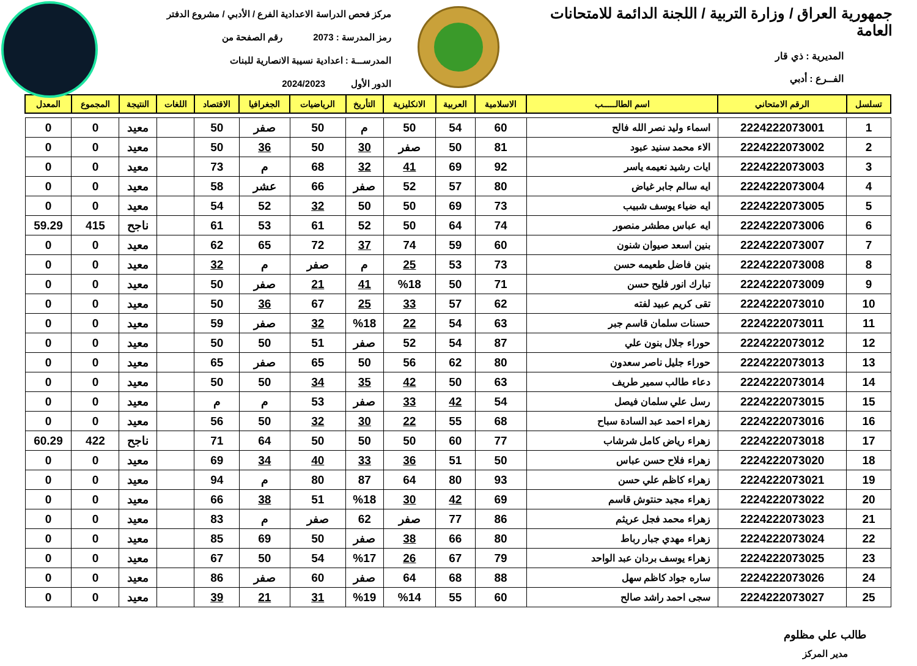جمهورية العراق / وزارة التربية / اللجنة الدائمة للامتحانات العامة
المديرية : ذي قار
الفــرع : أدبي
مركز فحص الدراسة الاعدادية الفرع / الأدبي / مشروع الدفتر
رمز المدرسة : 2073 رقم الصفحة من
المدرســـة : اعدادية نسيبة الانصارية للبنات
الدور الأول 2024/2023
| تسلسل | الرقم الامتحاني | اسم الطالـــــب | الاسلامية | العربية | الانكليزية | التأريخ | الرياضيات | الجغرافيا | الاقتصاد | اللغات | النتيجة | المجموع | المعدل |
| --- | --- | --- | --- | --- | --- | --- | --- | --- | --- | --- | --- | --- | --- |
| 1 | 2224222073001 | اسماء وليد نصر الله فالح | 60 | 54 | 50 | م | 50 | صفر | 50 | | معيد | 0 | 0 |
| 2 | 2224222073002 | الاء محمد سنيد عبود | 81 | 50 | صفر | 30 | 50 | 36 | 50 | | معيد | 0 | 0 |
| 3 | 2224222073003 | ايات رشيد نعيمه ياسر | 92 | 69 | 41 | 32 | 68 | م | 73 | | معيد | 0 | 0 |
| 4 | 2224222073004 | ايه سالم جابر غياض | 80 | 57 | 52 | صفر | 66 | عشر | 58 | | معيد | 0 | 0 |
| 5 | 2224222073005 | ايه ضياء يوسف شبيب | 73 | 69 | 50 | 50 | 32 | 52 | 54 | | معيد | 0 | 0 |
| 6 | 2224222073006 | ايه عباس مطشر منصور | 74 | 64 | 50 | 52 | 61 | 53 | 61 | | ناجح | 415 | 59.29 |
| 7 | 2224222073007 | بنين اسعد صيوان شنون | 60 | 59 | 74 | 37 | 72 | 65 | 62 | | معيد | 0 | 0 |
| 8 | 2224222073008 | بنين فاضل طعيمه حسن | 73 | 53 | 25 | م | صفر | م | 32 | | معيد | 0 | 0 |
| 9 | 2224222073009 | تبارك انور فليح حسن | 71 | 50 | %18 | 41 | 21 | صفر | 50 | | معيد | 0 | 0 |
| 10 | 2224222073010 | تقى كريم عبيد لفته | 62 | 57 | 33 | 25 | 67 | 36 | 50 | | معيد | 0 | 0 |
| 11 | 2224222073011 | حسنات سلمان قاسم جبر | 63 | 54 | 22 | %18 | 32 | صفر | 59 | | معيد | 0 | 0 |
| 12 | 2224222073012 | حوراء جلال بنون علي | 87 | 54 | 52 | صفر | 51 | 50 | 50 | | معيد | 0 | 0 |
| 13 | 2224222073013 | حوراء جليل ناصر سعدون | 80 | 62 | 56 | 50 | 65 | صفر | 65 | | معيد | 0 | 0 |
| 14 | 2224222073014 | دعاء طالب سمير طريف | 63 | 50 | 42 | 35 | 34 | 50 | 50 | | معيد | 0 | 0 |
| 15 | 2224222073015 | رسل علي سلمان فيصل | 54 | 42 | 33 | صفر | 53 | م | م | | معيد | 0 | 0 |
| 16 | 2224222073016 | زهراء احمد عبد السادة سباح | 68 | 55 | 22 | 30 | 32 | 50 | 56 | | معيد | 0 | 0 |
| 17 | 2224222073018 | زهراء رياض كامل شرشاب | 77 | 60 | 50 | 50 | 50 | 64 | 71 | | ناجح | 422 | 60.29 |
| 18 | 2224222073020 | زهراء فلاح حسن عباس | 50 | 51 | 36 | 33 | 40 | 34 | 69 | | معيد | 0 | 0 |
| 19 | 2224222073021 | زهراء كاظم علي حسن | 93 | 80 | 64 | 87 | 80 | م | 94 | | معيد | 0 | 0 |
| 20 | 2224222073022 | زهراء مجيد حنتوش قاسم | 69 | 42 | 30 | %18 | 51 | 38 | 66 | | معيد | 0 | 0 |
| 21 | 2224222073023 | زهراء محمد فجل عريثم | 86 | 77 | صفر | 62 | صفر | م | 83 | | معيد | 0 | 0 |
| 22 | 2224222073024 | زهراء مهدي جبار رباط | 80 | 66 | 38 | صفر | 50 | 69 | 85 | | معيد | 0 | 0 |
| 23 | 2224222073025 | زهراء يوسف بردان عبد الواحد | 79 | 67 | 26 | %17 | 54 | 50 | 67 | | معيد | 0 | 0 |
| 24 | 2224222073026 | ساره جواد كاظم سهل | 88 | 68 | 64 | صفر | 60 | صفر | 86 | | معيد | 0 | 0 |
| 25 | 2224222073027 | سجى احمد راشد صالح | 60 | 55 | %14 | %19 | 31 | 21 | 39 | | معيد | 0 | 0 |
طالب علي مظلوم
مدير المركز